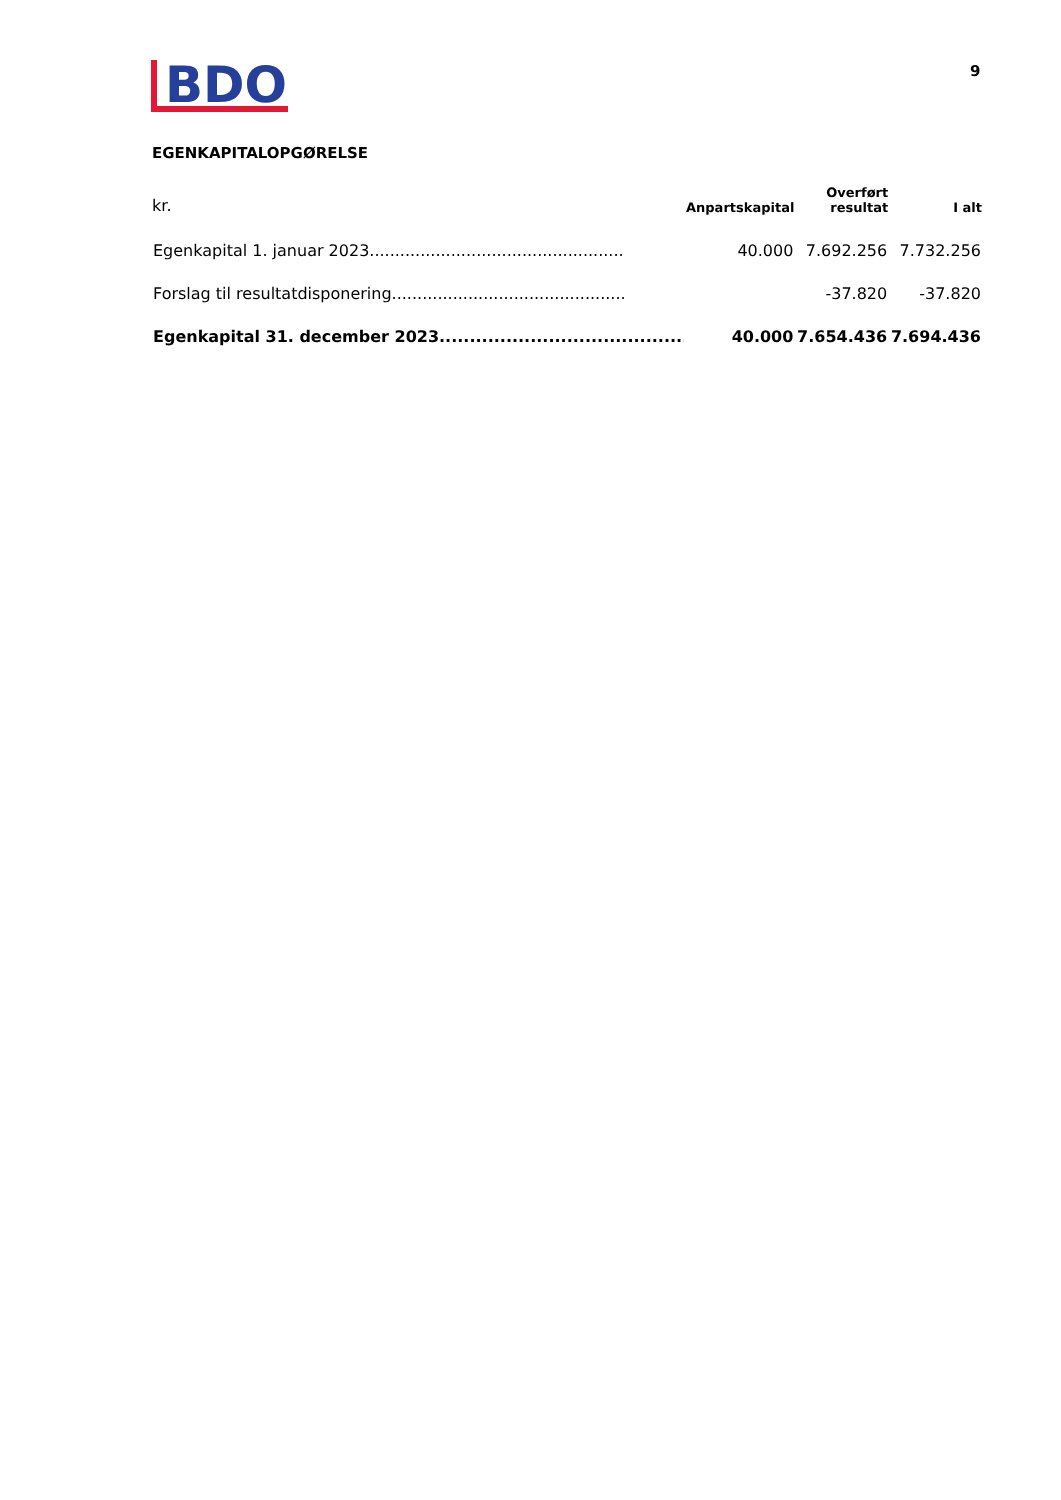BDO
9
EGENKAPITALOPGØRELSE
| kr. | Anpartskapital | Overført resultat | I alt |
| --- | --- | --- | --- |
| Egenkapital 1. januar 2023.................................................. | 40.000 | 7.692.256 | 7.732.256 |
| Forslag til resultatdisponering.............................................. | | -37.820 | -37.820 |
| Egenkapital 31. december 2023.......................................... | 40.000 | 7.654.436 | 7.694.436 |